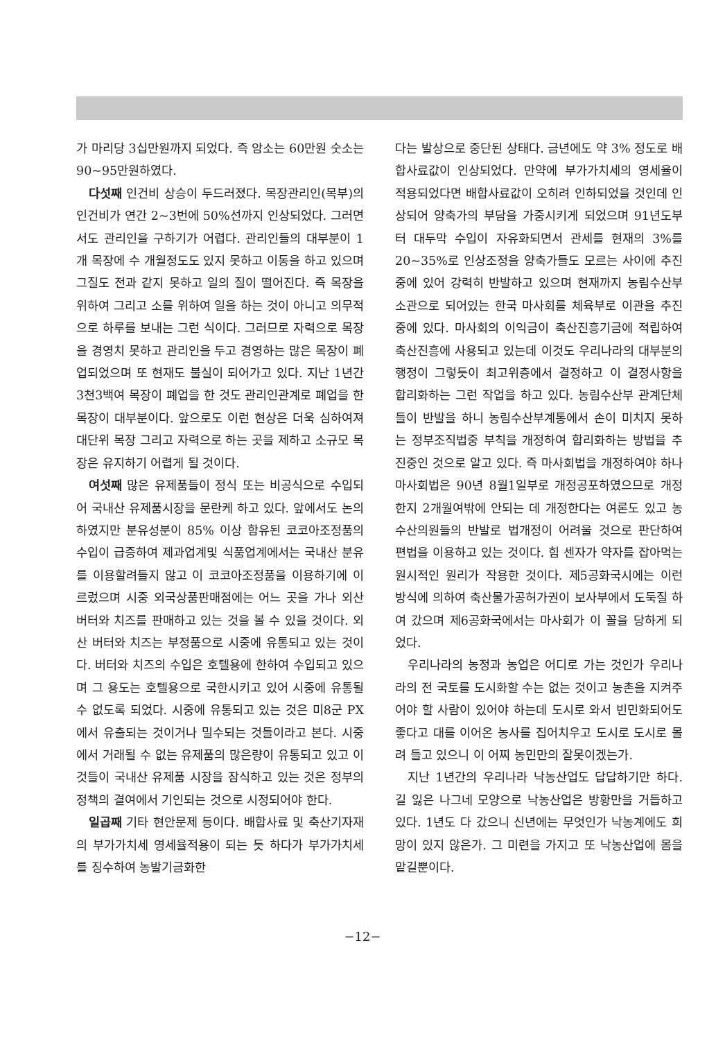가 마리당 3십만원까지 되었다. 즉 암소는 60만원 숫소는 90~95만원하였다.
다섯째 인건비 상승이 두드러졌다. 목장관리인(목부)의 인건비가 연간 2~3번에 50%선까지 인상되었다. 그러면서도 관리인을 구하기가 어렵다. 관리인들의 대부분이 1개 목장에 수 개월정도도 있지 못하고 이동을 하고 있으며 그질도 전과 같지 못하고 일의 질이 떨어진다. 즉 목장을 위하여 그리고 소를 위하여 일을 하는 것이 아니고 의무적으로 하루를 보내는 그런 식이다. 그러므로 자력으로 목장을 경영치 못하고 관리인을 두고 경영하는 많은 목장이 폐업되었으며 또 현재도 불실이 되어가고 있다. 지난 1년간 3천3백여 목장이 폐업을 한 것도 관리인관계로 폐업을 한 목장이 대부분이다. 앞으로도 이런 현상은 더욱 심하여져 대단위 목장 그리고 자력으로 하는 곳을 제하고 소규모 목장은 유지하기 어렵게 될 것이다.
여섯째 많은 유제품들이 정식 또는 비공식으로 수입되어 국내산 유제품시장을 문란케 하고 있다. 앞에서도 논의 하였지만 분유성분이 85% 이상 함유된 코코아조정품의 수입이 급증하여 제과업계및 식품업계에서는 국내산 분유를 이용할려들지 않고 이 코코아조정품을 이용하기에 이르렀으며 시중 외국상품판매점에는 어느 곳을 가나 외산 버터와 치즈를 판매하고 있는 것을 볼 수 있을 것이다. 외산 버터와 치즈는 부정품으로 시중에 유통되고 있는 것이다. 버터와 치즈의 수입은 호텔용에 한하여 수입되고 있으며 그 용도는 호텔용으로 국한시키고 있어 시중에 유통될 수 없도록 되었다. 시중에 유통되고 있는 것은 미8군 PX에서 유출되는 것이거나 밀수되는 것들이라고 본다. 시중에서 거래될 수 없는 유제품의 많은량이 유통되고 있고 이것들이 국내산 유제품 시장을 잠식하고 있는 것은 정부의 정책의 결여에서 기인되는 것으로 시정되어야 한다.
일곱째 기타 현안문제 등이다. 배합사료 및 축산기자재의 부가가치세 영세율적용이 되는 듯 하다가 부가가치세를 징수하여 농발기금화한
다는 발상으로 중단된 상태다. 금년에도 약 3% 정도로 배합사료값이 인상되었다. 만약에 부가가치세의 영세율이 적용되었다면 배합사료값이 오히려 인하되었을 것인데 인상되어 양축가의 부담을 가중시키게 되었으며 91년도부터 대두막 수입이 자유화되면서 관세를 현재의 3%를 20~35%로 인상조정을 양축가들도 모르는 사이에 추진중에 있어 강력히 반발하고 있으며 현재까지 농림수산부 소관으로 되어있는 한국 마사회를 체육부로 이관을 추진중에 있다. 마사회의 이익금이 축산진흥기금에 적립하여 축산진흥에 사용되고 있는데 이것도 우리나라의 대부분의 행정이 그렇듯이 최고위층에서 결정하고 이 결정사항을 합리화하는 그런 작업을 하고 있다. 농림수산부 관계단체들이 반발을 하니 농림수산부계통에서 손이 미치지 못하는 정부조직법중 부칙을 개정하여 합리화하는 방법을 추진중인 것으로 알고 있다. 즉 마사회법을 개정하여야 하나 마사회법은 90년 8월1일부로 개정공포하였으므로 개정한지 2개월여밖에 안되는 데 개정한다는 여론도 있고 농수산의원들의 반발로 법개정이 어려울 것으로 판단하여 편법을 이용하고 있는 것이다. 힘 센자가 약자를 잡아먹는 원시적인 원리가 작용한 것이다. 제5공화국시에는 이런 방식에 의하여 축산물가공허가권이 보사부에서 도둑질 하여 갔으며 제6공화국에서는 마사회가 이 꼴을 당하게 되었다.
우리나라의 농정과 농업은 어디로 가는 것인가 우리나라의 전 국토를 도시화할 수는 없는 것이고 농촌을 지켜주어야 할 사람이 있어야 하는데 도시로 와서 빈민화되어도 좋다고 대를 이어온 농사를 집어치우고 도시로 도시로 몰려 들고 있으니 이 어찌 농민만의 잘못이겠는가.
지난 1년간의 우리나라 낙농산업도 답답하기만 하다. 길 잃은 나그네 모양으로 낙농산업은 방황만을 거듭하고 있다. 1년도 다 갔으니 신년에는 무엇인가 낙농계에도 희망이 있지 않은가. 그 미련을 가지고 또 낙농산업에 몸을 맡길뿐이다.
−12−